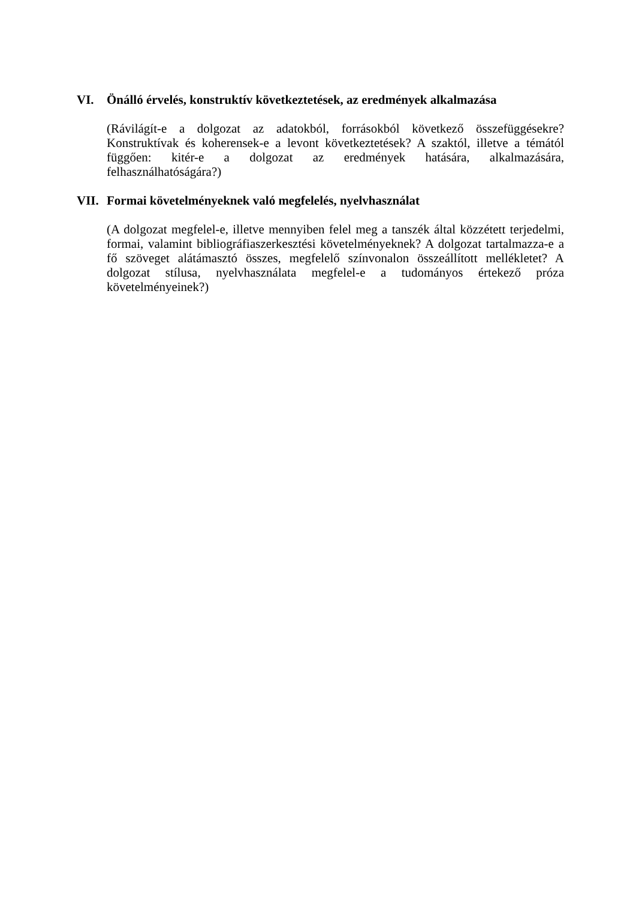VI. Önálló érvelés, konstruktív következtetések, az eredmények alkalmazása
(Rávilágít-e a dolgozat az adatokból, forrásokból következő összefüggésekre? Konstruktívak és koherensek-e a levont következtetések? A szaktól, illetve a témától függően: kitér-e a dolgozat az eredmények hatására, alkalmazására, felhasználhatóságára?)
VII. Formai követelményeknek való megfelelés, nyelvhasználat
(A dolgozat megfelel-e, illetve mennyiben felel meg a tanszék által közzétett terjedelmi, formai, valamint bibliográfiaszerkesztési követelményeknek? A dolgozat tartalmazza-e a fő szöveget alátámasztó összes, megfelelő színvonalon összeállított mellékletet? A dolgozat stílusa, nyelvhasználata megfelel-e a tudományos értekező próza követelményeinek?)